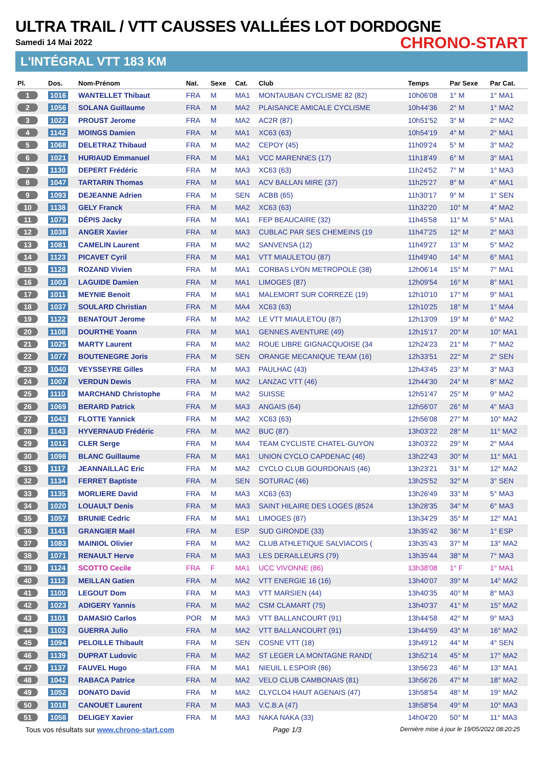ULTRA TRAIL / VTT CAUSSES VALLÉES LOT DORDOGNE
Samedi 14 Mai 2022
CHRONO-START
L'INTÉGRAL VTT 183 KM
| Pl. | Dos. | Nom-Prénom | Nat. | Sexe | Cat. | Club | Temps | Par Sexe | Par Cat. |
| --- | --- | --- | --- | --- | --- | --- | --- | --- | --- |
| 1 | 1016 | WANTELLET Thibaut | FRA | M | MA1 | MONTAUBAN CYCLISME 82 (82) | 10h06'08 | 1° M | 1° MA1 |
| 2 | 1056 | SOLANA Guillaume | FRA | M | MA2 | PLAISANCE AMICALE CYCLISME | 10h44'36 | 2° M | 1° MA2 |
| 3 | 1022 | PROUST Jerome | FRA | M | MA2 | AC2R (87) | 10h51'52 | 3° M | 2° MA2 |
| 4 | 1142 | MOINGS Damien | FRA | M | MA1 | XC63 (63) | 10h54'19 | 4° M | 2° MA1 |
| 5 | 1068 | DELETRAZ Thibaud | FRA | M | MA2 | CEPOY (45) | 11h09'24 | 5° M | 3° MA2 |
| 6 | 1021 | HURIAUD Emmanuel | FRA | M | MA1 | VCC MARENNES (17) | 11h18'49 | 6° M | 3° MA1 |
| 7 | 1130 | DEPERT Frédéric | FRA | M | MA3 | XC63 (63) | 11h24'52 | 7° M | 1° MA3 |
| 8 | 1047 | TARTARIN Thomas | FRA | M | MA1 | ACV BALLAN MIRE (37) | 11h25'27 | 8° M | 4° MA1 |
| 9 | 1093 | DEJEANNE Adrien | FRA | M | SEN | ACBB (65) | 11h30'17 | 9° M | 1° SEN |
| 10 | 1138 | GELY Franck | FRA | M | MA2 | XC63 (63) | 11h32'20 | 10° M | 4° MA2 |
| 11 | 1079 | DÉPIS Jacky | FRA | M | MA1 | FEP BEAUCAIRE (32) | 11h45'58 | 11° M | 5° MA1 |
| 12 | 1038 | ANGER Xavier | FRA | M | MA3 | CUBLAC PAR SES CHEMEINS (19 | 11h47'25 | 12° M | 2° MA3 |
| 13 | 1081 | CAMELIN Laurent | FRA | M | MA2 | SANVENSA (12) | 11h49'27 | 13° M | 5° MA2 |
| 14 | 1123 | PICAVET Cyril | FRA | M | MA1 | VTT MIAULETOU (87) | 11h49'40 | 14° M | 6° MA1 |
| 15 | 1128 | ROZAND Vivien | FRA | M | MA1 | CORBAS LYON METROPOLE (38) | 12h06'14 | 15° M | 7° MA1 |
| 16 | 1003 | LAGUIDE Damien | FRA | M | MA1 | LIMOGES (87) | 12h09'54 | 16° M | 8° MA1 |
| 17 | 1011 | MEYNIE Benoit | FRA | M | MA1 | MALEMORT SUR CORREZE (19) | 12h10'10 | 17° M | 9° MA1 |
| 18 | 1037 | SOULARD Christian | FRA | M | MA4 | XC63 (63) | 12h10'25 | 18° M | 1° MA4 |
| 19 | 1122 | BENATOUT Jerome | FRA | M | MA2 | LE VTT MIAULETOU (87) | 12h13'09 | 19° M | 6° MA2 |
| 20 | 1108 | DOURTHE Yoann | FRA | M | MA1 | GENNES AVENTURE (49) | 12h15'17 | 20° M | 10° MA1 |
| 21 | 1025 | MARTY Laurent | FRA | M | MA2 | ROUE LIBRE GIGNACQUOISE (34 | 12h24'23 | 21° M | 7° MA2 |
| 22 | 1077 | BOUTENEGRE Joris | FRA | M | SEN | ORANGE MECANIQUE TEAM (16) | 12h33'51 | 22° M | 2° SEN |
| 23 | 1040 | VEYSSEYRE Gilles | FRA | M | MA3 | PAULHAC (43) | 12h43'45 | 23° M | 3° MA3 |
| 24 | 1007 | VERDUN Dewis | FRA | M | MA2 | LANZAC VTT (46) | 12h44'30 | 24° M | 8° MA2 |
| 25 | 1110 | MARCHAND Christophe | FRA | M | MA2 | SUISSE | 12h51'47 | 25° M | 9° MA2 |
| 26 | 1069 | BERARD Patrick | FRA | M | MA3 | ANGAIS (64) | 12h56'07 | 26° M | 4° MA3 |
| 27 | 1043 | FLOTTE Yannick | FRA | M | MA2 | XC63 (63) | 12h56'08 | 27° M | 10° MA2 |
| 28 | 1143 | HYVERNAUD Frédéric | FRA | M | MA2 | BUC (87) | 13h03'22 | 28° M | 11° MA2 |
| 29 | 1012 | CLER Serge | FRA | M | MA4 | TEAM CYCLISTE CHATEL-GUYON | 13h03'22 | 29° M | 2° MA4 |
| 30 | 1098 | BLANC Guillaume | FRA | M | MA1 | UNION CYCLO CAPDENAC (46) | 13h22'43 | 30° M | 11° MA1 |
| 31 | 1117 | JEANNAILLAC Eric | FRA | M | MA2 | CYCLO CLUB GOURDONAIS (46) | 13h23'21 | 31° M | 12° MA2 |
| 32 | 1134 | FERRET Baptiste | FRA | M | SEN | SOTURAC (46) | 13h25'52 | 32° M | 3° SEN |
| 33 | 1135 | MORLIERE David | FRA | M | MA3 | XC63 (63) | 13h26'49 | 33° M | 5° MA3 |
| 34 | 1020 | LOUAULT Denis | FRA | M | MA3 | SAINT HILAIRE DES LOGES (8524 | 13h28'35 | 34° M | 6° MA3 |
| 35 | 1057 | BRUNIE Cedric | FRA | M | MA1 | LIMOGES (87) | 13h34'29 | 35° M | 12° MA1 |
| 36 | 1141 | GRANGIER Maël | FRA | M | ESP | SUD GIRONDE (33) | 13h35'42 | 36° M | 1° ESP |
| 37 | 1083 | MAINIOL Olivier | FRA | M | MA2 | CLUB ATHLETIQUE SALVIACOIS ( | 13h35'43 | 37° M | 13° MA2 |
| 38 | 1071 | RENAULT Herve | FRA | M | MA3 | LES DERAILLEURS (79) | 13h35'44 | 38° M | 7° MA3 |
| 39 | 1124 | SCOTTO Cecile | FRA | F | MA1 | UCC VIVONNE (86) | 13h38'08 | 1° F | 1° MA1 |
| 40 | 1112 | MEILLAN Gatien | FRA | M | MA2 | VTT ENERGIE 16 (16) | 13h40'07 | 39° M | 14° MA2 |
| 41 | 1100 | LEGOUT Dom | FRA | M | MA3 | VTT MARSIEN (44) | 13h40'35 | 40° M | 8° MA3 |
| 42 | 1023 | ADIGERY Yannis | FRA | M | MA2 | CSM CLAMART (75) | 13h40'37 | 41° M | 15° MA2 |
| 43 | 1101 | DAMASIO Carlos | POR | M | MA3 | VTT BALLANCOURT (91) | 13h44'58 | 42° M | 9° MA3 |
| 44 | 1102 | GUERRA Julio | FRA | M | MA2 | VTT BALLANCOURT (91) | 13h44'59 | 43° M | 16° MA2 |
| 45 | 1094 | PELOILLE Thibault | FRA | M | SEN | COSNE VTT (18) | 13h49'12 | 44° M | 4° SEN |
| 46 | 1139 | DUPRAT Ludovic | FRA | M | MA2 | ST LEGER LA MONTAGNE RAND( | 13h52'14 | 45° M | 17° MA2 |
| 47 | 1137 | FAUVEL Hugo | FRA | M | MA1 | NIEUIL L ESPOIR (86) | 13h56'23 | 46° M | 13° MA1 |
| 48 | 1042 | RABACA Patrice | FRA | M | MA2 | VELO CLUB CAMBONAIS (81) | 13h56'26 | 47° M | 18° MA2 |
| 49 | 1052 | DONATO David | FRA | M | MA2 | CLYCLO4 HAUT AGENAIS (47) | 13h58'54 | 48° M | 19° MA2 |
| 50 | 1018 | CANOUET Laurent | FRA | M | MA3 | V.C.B.A (47) | 13h58'54 | 49° M | 10° MA3 |
| 51 | 1058 | DELIGEY Xavier | FRA | M | MA3 | NAKA NAKA (33) | 14h04'20 | 50° M | 11° MA3 |
Tous vos résultats sur www.chrono-start.com Page 1/3 Dernière mise à jour le 19/05/2022 08:20:25